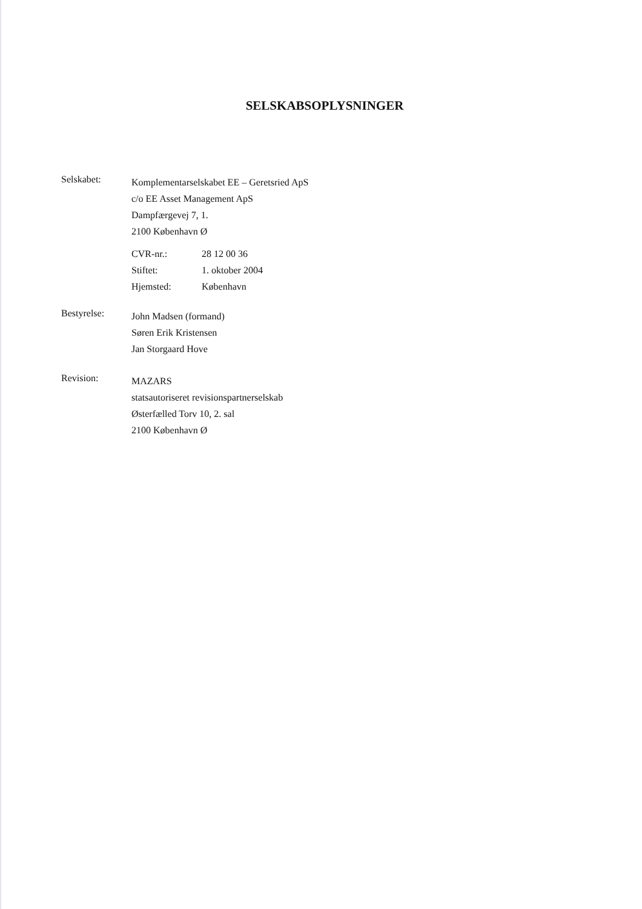SELSKABSOPLYSNINGER
Selskabet:
Komplementarselskabet EE – Geretsried ApS
c/o EE Asset Management ApS
Dampfærgevej 7, 1.
2100 København Ø
CVR-nr.: 28 12 00 36
Stiftet: 1. oktober 2004
Hjemsted: København
Bestyrelse:
John Madsen (formand)
Søren Erik Kristensen
Jan Storgaard Hove
Revision:
MAZARS
statsautoriseret revisionspartnerselskab
Østerfælled Torv 10, 2. sal
2100 København Ø